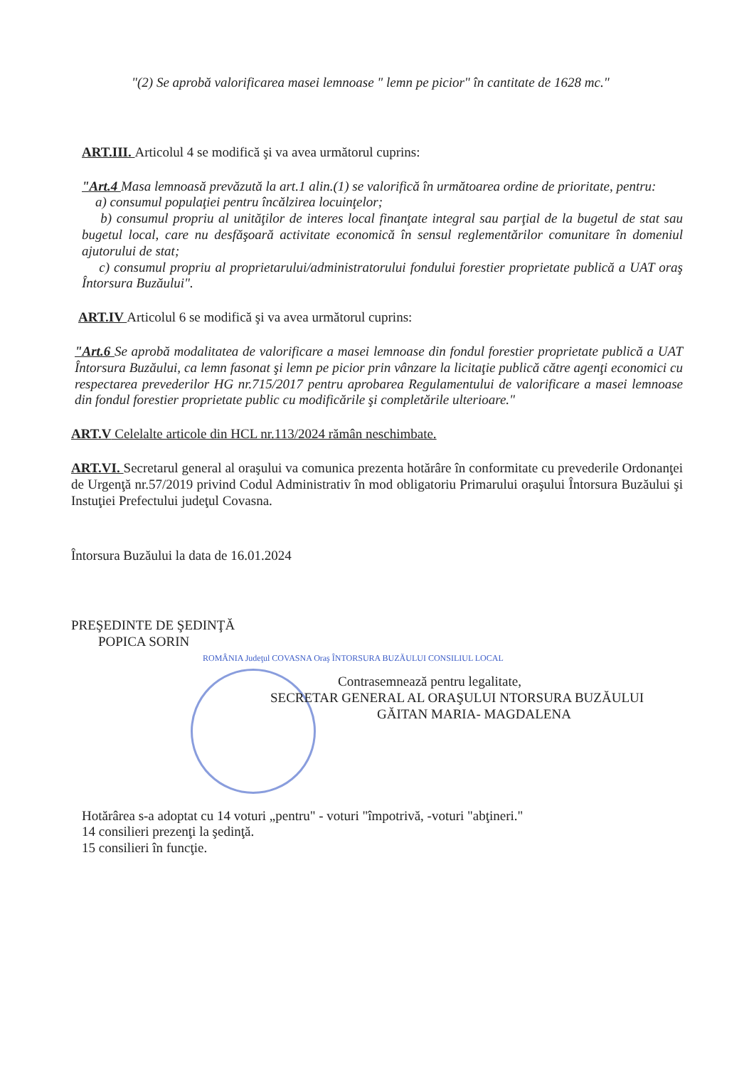"(2) Se aprobă valorificarea masei lemnoase " lemn pe picior" în cantitate de 1628 mc."
ART.III. Articolul 4 se modifică şi va avea următorul cuprins:
"Art.4 Masa lemnoasă prevăzută la art.1 alin.(1) se valorifică în următoarea ordine de prioritate, pentru:
a) consumul populaţiei pentru încălzirea locuinţelor;
b) consumul propriu al unităţilor de interes local finanţate integral sau parţial de la bugetul de stat sau bugetul local, care nu desfăşoară activitate economică în sensul reglementărilor comunitare în domeniul ajutorului de stat;
c) consumul propriu al proprietarului/administratorului fondului forestier proprietate publică a UAT oraş Întorsura Buzăului".
ART.IV Articolul 6 se modifică şi va avea următorul cuprins:
"Art.6 Se aprobă modalitatea de valorificare a masei lemnoase din fondul forestier proprietate publică a UAT Întorsura Buzăului, ca lemn fasonat şi lemn pe picior prin vânzare la licitaţie publică către agenţi economici cu respectarea prevederilor HG nr.715/2017 pentru aprobarea Regulamentului de valorificare a masei lemnoase din fondul forestier proprietate public cu modificările şi completările ulterioare."
ART.V Celelalte articole din HCL nr.113/2024 rămân neschimbate.
ART.VI. Secretarul general al oraşului va comunica prezenta hotărâre în conformitate cu prevederile Ordonanţei de Urgenţă nr.57/2019 privind Codul Administrativ în mod obligatoriu Primarului oraşului Întorsura Buzăului şi Instuţiei Prefectului judeţul Covasna.
Întorsura Buzăului la data de 16.01.2024
PREŞEDINTE DE ŞEDINŢĂ
POPICA SORIN
ROMÂNIA Judeţul COVASNA Oraş ÎNTORSURA BUZĂULUI CONSILIUL LOCAL
Contrasemnează pentru legalitate,
SECRETAR GENERAL AL ORAŞULUI NTORSURA BUZĂULUI
GĂITAN MARIA- MAGDALENA
Hotărârea s-a adoptat cu 14 voturi „pentru" - voturi "împotrivă, -voturi "abţineri."
14 consilieri prezenţi la şedinţă.
15 consilieri în funcţie.